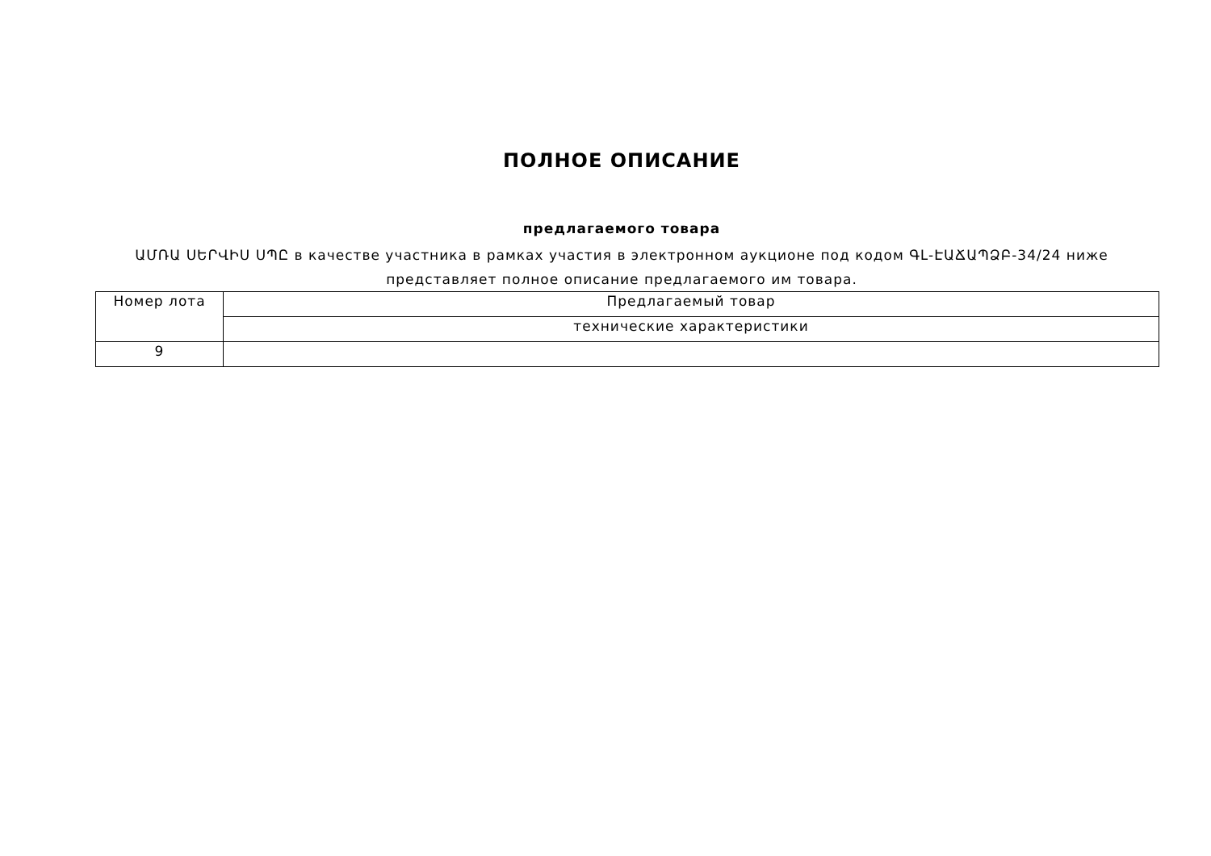ПОЛНОЕ ОПИСАНИЕ
предлагаемого товара
ԱՄՌԱ ՍԵՐՎԻՍ ՍՊԸ в качестве участника в рамках участия в электронном аукционе под кодом ԳԼ-ԷԱՃԱՊՁԲ-34/24 ниже представляет полное описание предлагаемого им товара.
| Номер лота | Предлагаемый товар |
| | технические характеристики |
| 9 | |